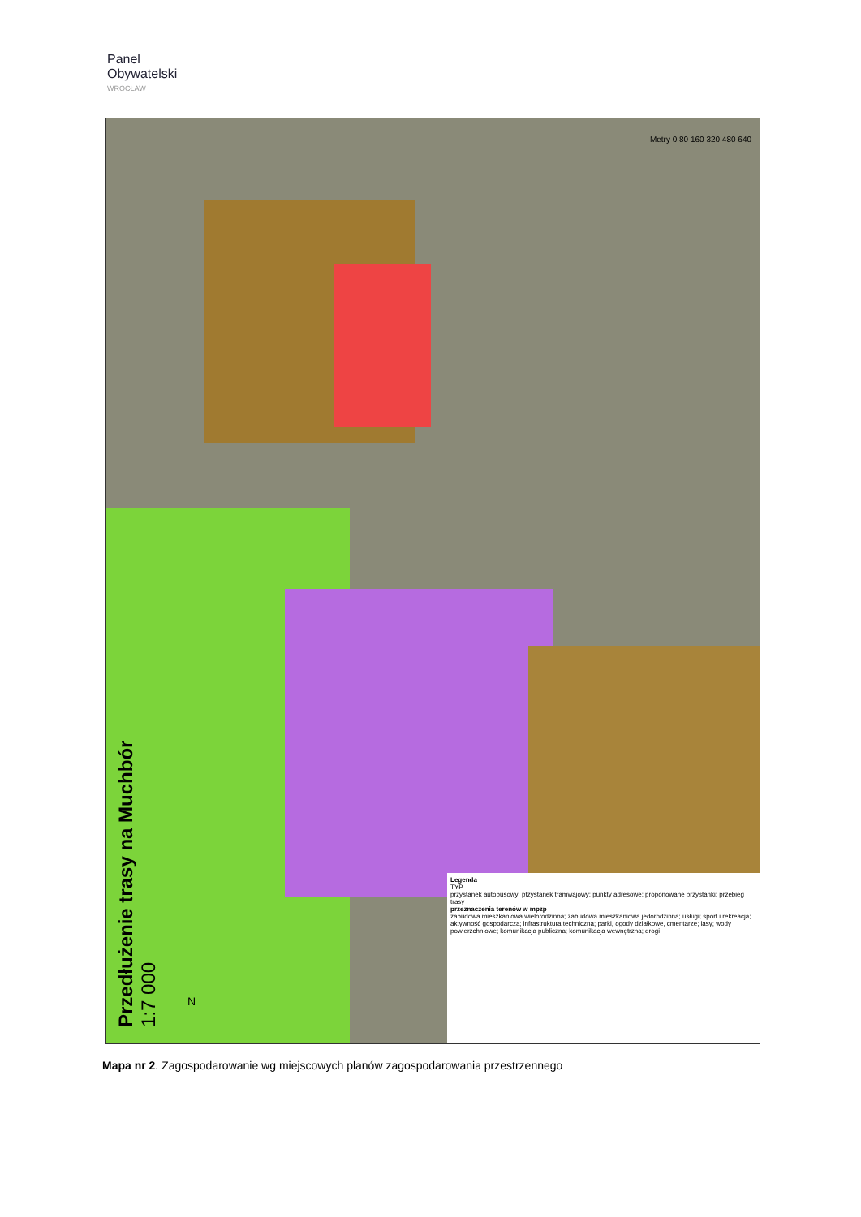Panel
Obywatelski
WROCŁAW
Przedłużenie trasy na Muchbór
1:7 000
Legenda
TYP
przystanek autobusowy; ptzystanek tramwajowy; punkty adresowe; proponowane przystanki; przebieg trasy
przeznaczenia terenów w mpzp
zabudowa mieszkaniowa wielorodzinna; zabudowa mieszkaniowa jedorodzinna; usługi; sport i rekreacja; aktywność gospodarcza; infrastruktura techniczna; parki, ogody działkowe, cmentarze; lasy; wody powierzchniowe; komunikacja publiczna; komunikacja wewnętrzna; drogi
Metry 0 80 160 320 480 640
N
Mapa nr 2. Zagospodarowanie wg miejscowych planów zagospodarowania przestrzennego